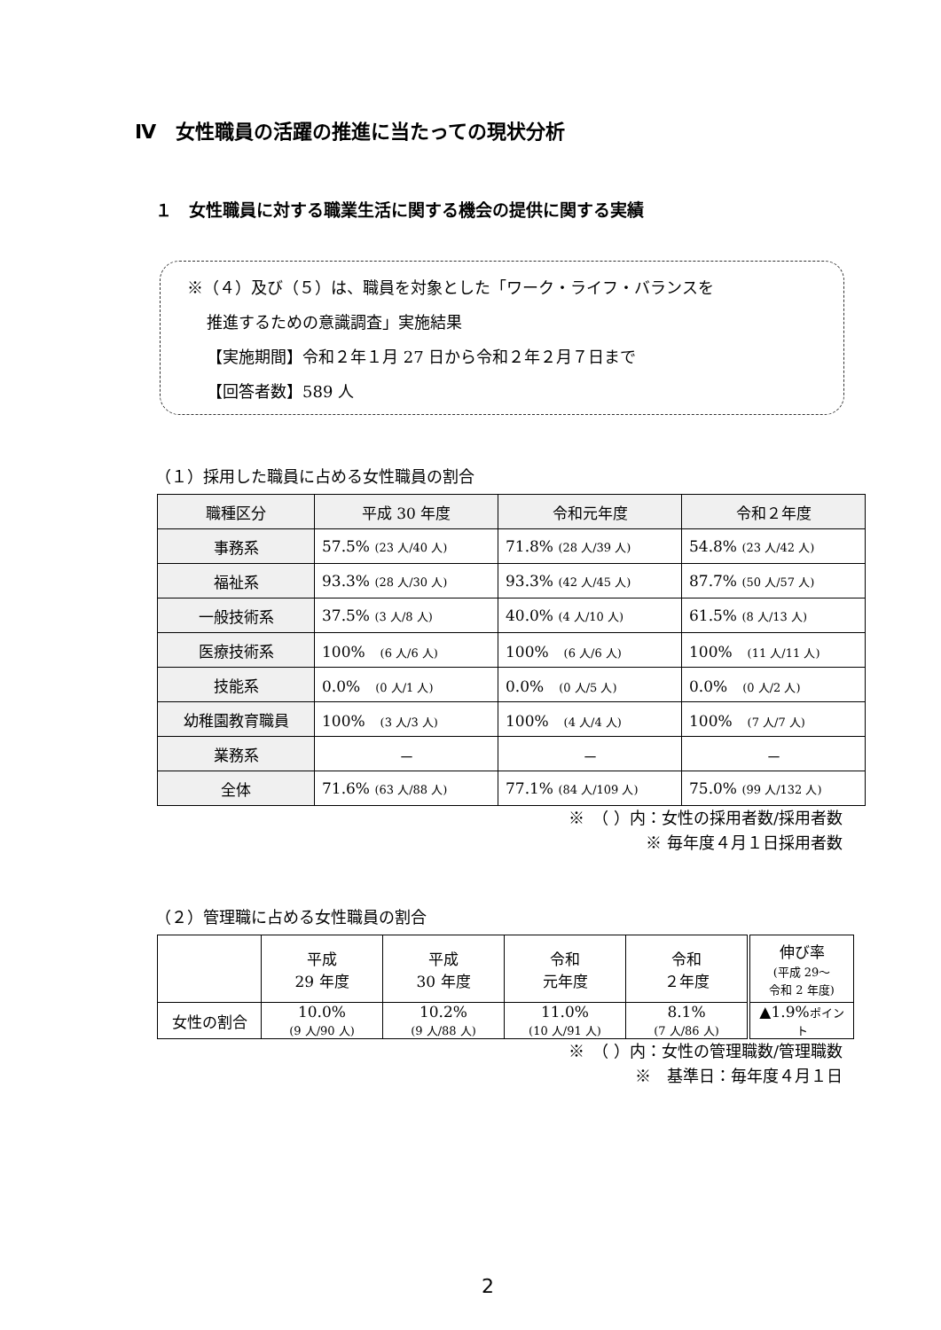Ⅳ　女性職員の活躍の推進に当たっての現状分析
１　女性職員に対する職業生活に関する機会の提供に関する実績
※（４）及び（５）は、職員を対象とした「ワーク・ライフ・バランスを
推進するための意識調査」実施結果
【実施期間】令和２年１月 27 日から令和２年２月７日まで
【回答者数】589 人
（１）採用した職員に占める女性職員の割合
| 職種区分 | 平成 30 年度 | 令和元年度 | 令和２年度 |
| --- | --- | --- | --- |
| 事務系 | 57.5% (23 人/40 人) | 71.8% (28 人/39 人) | 54.8% (23 人/42 人) |
| 福祉系 | 93.3% (28 人/30 人) | 93.3% (42 人/45 人) | 87.7% (50 人/57 人) |
| 一般技術系 | 37.5% (3 人/8 人) | 40.0% (4 人/10 人) | 61.5% (8 人/13 人) |
| 医療技術系 | 100% (6 人/6 人) | 100% (6 人/6 人) | 100% (11 人/11 人) |
| 技能系 | 0.0% (0 人/1 人) | 0.0% (0 人/5 人) | 0.0% (0 人/2 人) |
| 幼稚園教育職員 | 100% (3 人/3 人) | 100% (4 人/4 人) | 100% (7 人/7 人) |
| 業務系 | － | － | － |
| 全体 | 71.6% (63 人/88 人) | 77.1% (84 人/109 人) | 75.0% (99 人/132 人) |
※　（ ）内：女性の採用者数/採用者数
※ 毎年度４月１日採用者数
（２）管理職に占める女性職員の割合
| | 平成 29 年度 | 平成 30 年度 | 令和 元年度 | 令和 ２年度 | 伸び率 (平成 29～ 令和 2 年度) |
| 女性の割合 | 10.0% (9 人/90 人) | 10.2% (9 人/88 人) | 11.0% (10 人/91 人) | 8.1% (7 人/86 人) | ▲1.9% ポイント |
※　（ ）内：女性の管理職数/管理職数
※　基準日：毎年度４月１日
2